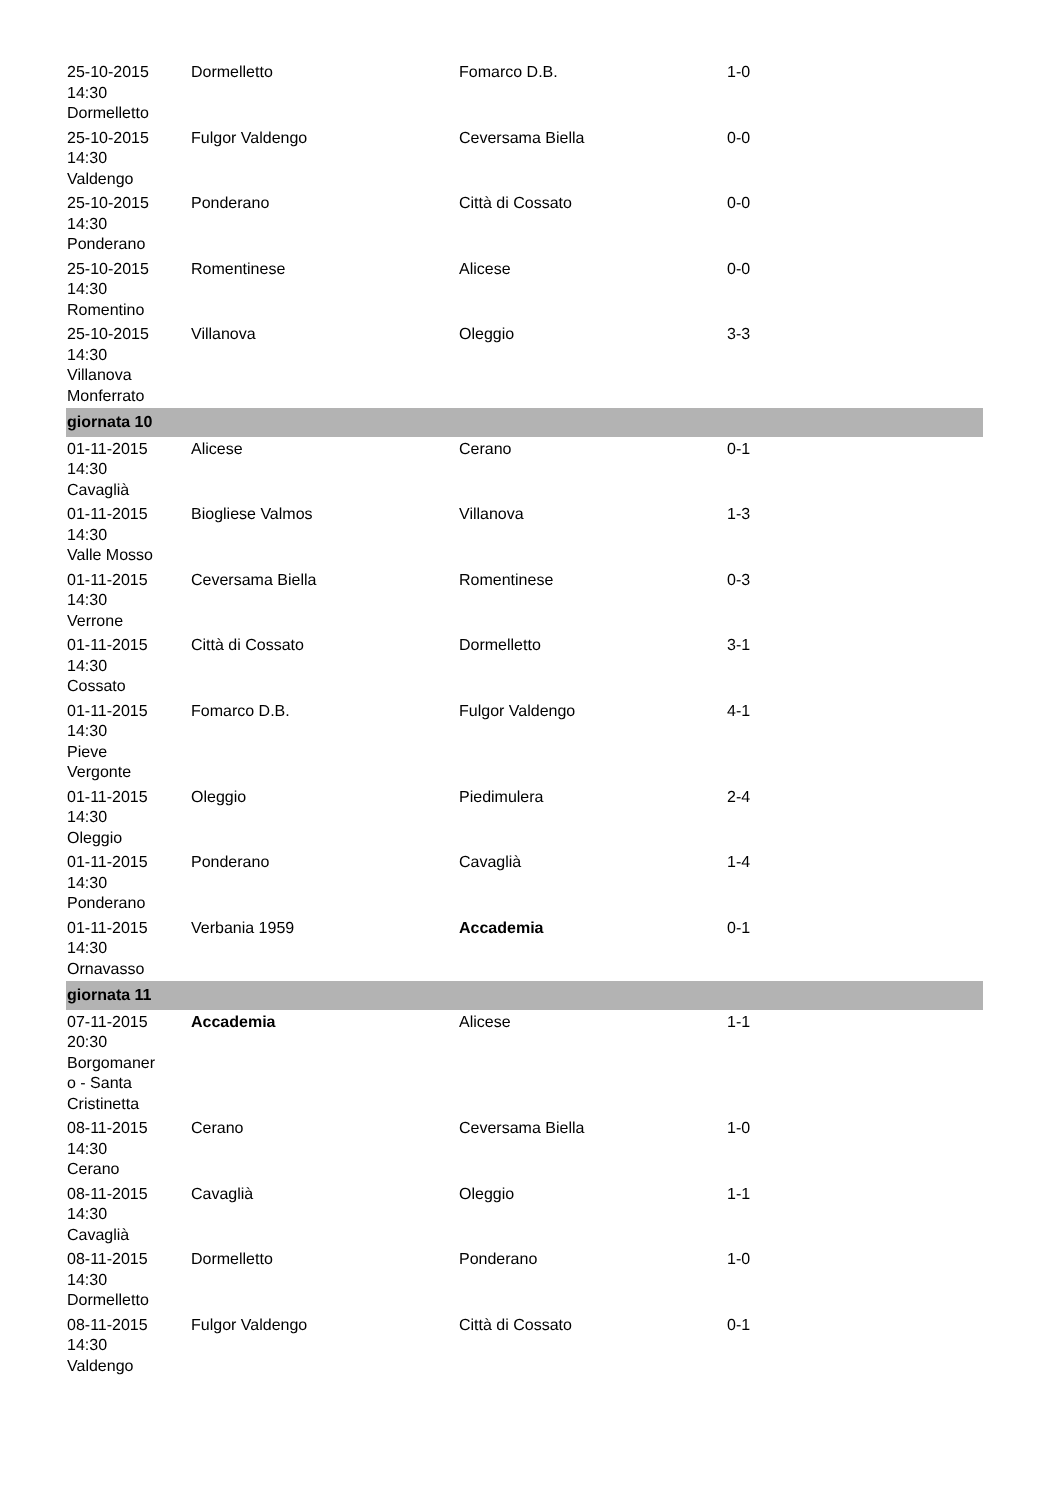| 25-10-2015 14:30 Dormelletto | Dormelletto | Fomarco D.B. | 1-0 |
| 25-10-2015 14:30 Valdengo | Fulgor Valdengo | Ceversama Biella | 0-0 |
| 25-10-2015 14:30 Ponderano | Ponderano | Città di Cossato | 0-0 |
| 25-10-2015 14:30 Romentino | Romentinese | Alicese | 0-0 |
| 25-10-2015 14:30 Villanova Monferrato | Villanova | Oleggio | 3-3 |
| giornata 10 | | | |
| 01-11-2015 14:30 Cavaglià | Alicese | Cerano | 0-1 |
| 01-11-2015 14:30 Valle Mosso | Biogliese Valmos | Villanova | 1-3 |
| 01-11-2015 14:30 Verrone | Ceversama Biella | Romentinese | 0-3 |
| 01-11-2015 14:30 Cossato | Città di Cossato | Dormelletto | 3-1 |
| 01-11-2015 14:30 Pieve Vergonte | Fomarco D.B. | Fulgor Valdengo | 4-1 |
| 01-11-2015 14:30 Oleggio | Oleggio | Piedimulera | 2-4 |
| 01-11-2015 14:30 Ponderano | Ponderano | Cavaglià | 1-4 |
| 01-11-2015 14:30 Ornavasso | Verbania 1959 | Accademia | 0-1 |
| giornata 11 | | | |
| 07-11-2015 20:30 Borgomaner o - Santa Cristinetta | Accademia | Alicese | 1-1 |
| 08-11-2015 14:30 Cerano | Cerano | Ceversama Biella | 1-0 |
| 08-11-2015 14:30 Cavaglià | Cavaglià | Oleggio | 1-1 |
| 08-11-2015 14:30 Dormelletto | Dormelletto | Ponderano | 1-0 |
| 08-11-2015 14:30 Valdengo | Fulgor Valdengo | Città di Cossato | 0-1 |